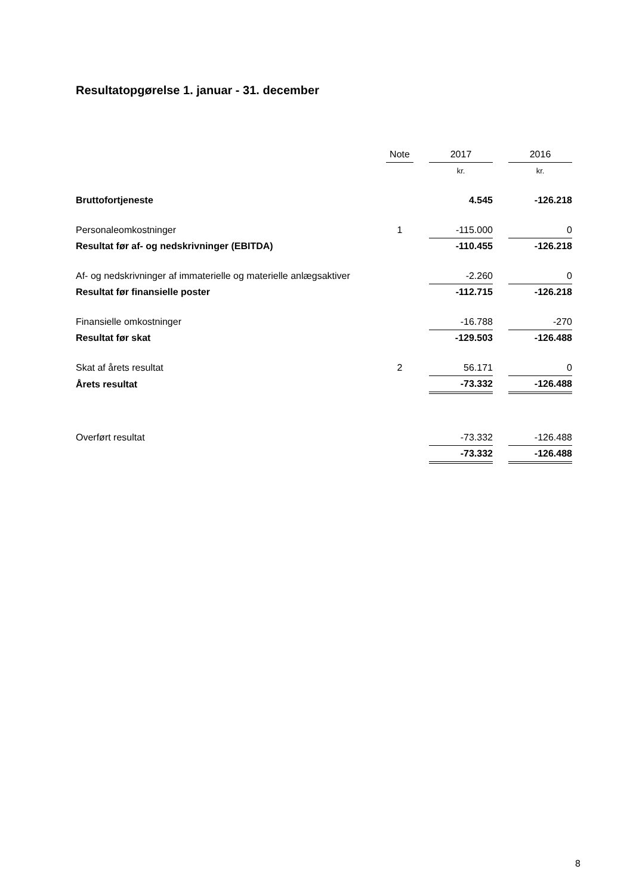Resultatopgørelse 1. januar - 31. december
| | Note | | 2017 | | 2016 |
| --- | --- | --- | --- | --- | --- |
| | | | kr. | | kr. |
| Bruttofortjeneste | | | 4.545 | | -126.218 |
| Personaleomkostninger | 1 | | -115.000 | | 0 |
| Resultat før af- og nedskrivninger (EBITDA) | | | -110.455 | | -126.218 |
| Af- og nedskrivninger af immaterielle og materielle anlægsaktiver | | | -2.260 | | 0 |
| Resultat før finansielle poster | | | -112.715 | | -126.218 |
| Finansielle omkostninger | | | -16.788 | | -270 |
| Resultat før skat | | | -129.503 | | -126.488 |
| Skat af årets resultat | 2 | | 56.171 | | 0 |
| Årets resultat | | | -73.332 | | -126.488 |
| Overført resultat | | | -73.332 | | -126.488 |
| | | | -73.332 | | -126.488 |
8